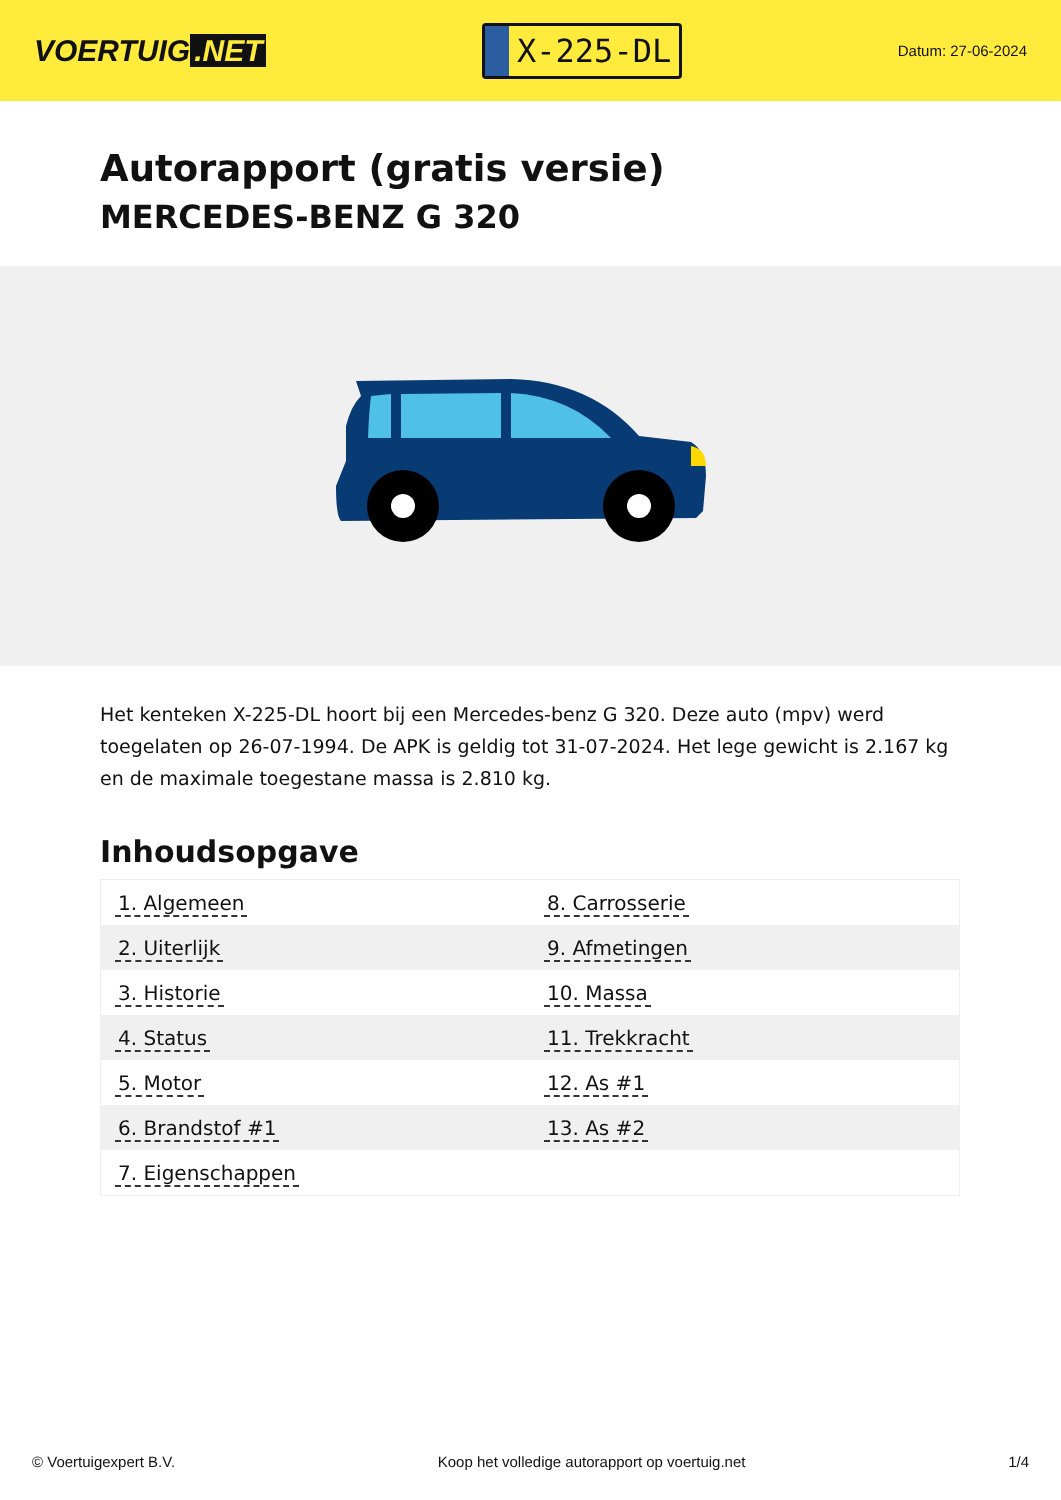VOERTUIG.NET
X-225-DL
Datum: 27-06-2024
Autorapport (gratis versie)
MERCEDES-BENZ G 320
Het kenteken X-225-DL hoort bij een Mercedes-benz G 320. Deze auto (mpv) werd toegelaten op 26-07-1994. De APK is geldig tot 31-07-2024. Het lege gewicht is 2.167 kg en de maximale toegestane massa is 2.810 kg.
Inhoudsopgave
| 1. Algemeen | 8. Carrosserie |
| 2. Uiterlijk | 9. Afmetingen |
| 3. Historie | 10. Massa |
| 4. Status | 11. Trekkracht |
| 5. Motor | 12. As #1 |
| 6. Brandstof #1 | 13. As #2 |
| 7. Eigenschappen | |
© Voertuigexpert B.V. Koop het volledige autorapport op voertuig.net 1/4